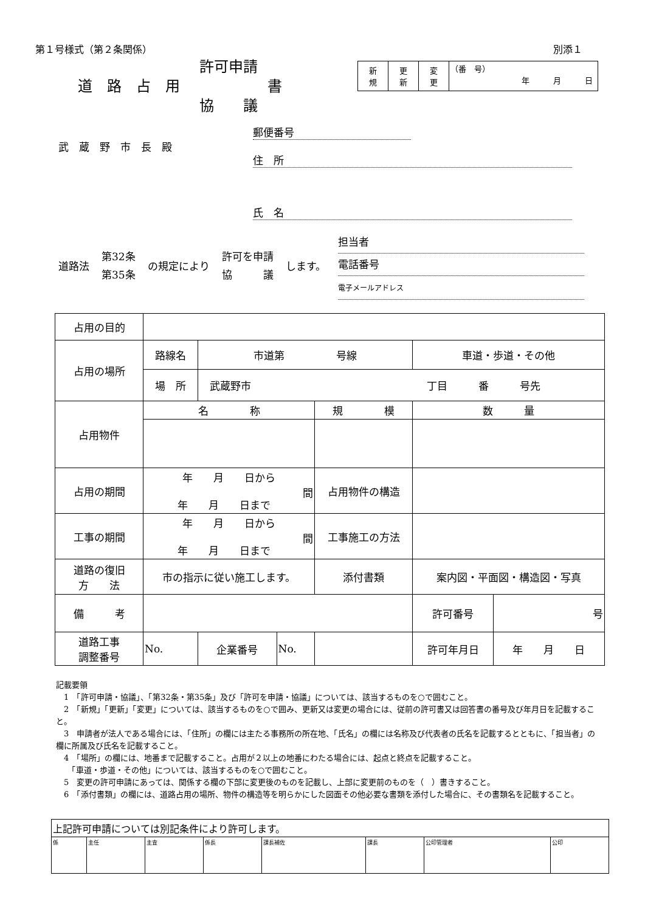第１号様式（第２条関係） 別添１
許可申請
道　路　占　用　　　　　　書
協　　議
| 新 規 | 更 新 | 変 更 | （番 号） 年 月 日 |
武　蔵　野　市　長　殿
郵便番号
住　所
氏　名
道路法 第32条
第35条 の規定により 許可を申請
協　　　議 します。 担当者
電話番号
電子メールアドレス
| 占用の目的 | | | | | | | |
| 占用の場所 | 路線名 | 市道第 号線 | | | | 車道・歩道・その他 | |
| | 場 所 | 武蔵野市 丁目 番 号先 | | | | | |
| 占用物件 | 名 称 | | | 規 模 | | 数 量 | |
| 占用の期間 | 年 月 日から 間 年 月 日まで | | | 占用物件の構造 | | | |
| 工事の期間 | 年 月 日から 間 年 月 日まで | | | 工事施工の方法 | | | |
| 道路の復旧 方 法 | 市の指示に従い施工します。 | | | 添付書類 | 案内図・平面図・構造図・写真 | | |
| 備 考 | | | | | 許可番号 | | 号 |
| 道路工事 調整番号 | No. | 企業番号 | No. | | | 許可年月日 | 年 月 日 |
記載要領
　1　「許可申請・協議」、「第32条・第35条」及び「許可を申請・協議」については、該当するものを○で囲むこと。
　2　「新規」「更新」「変更」については、該当するものを○で囲み、更新又は変更の場合には、従前の許可書又は回答書の番号及び年月日を記載すること。
　3　申請者が法人である場合には、「住所」の欄には主たる事務所の所在地、「氏名」の欄には名称及び代表者の氏名を記載するとともに、「担当者」の欄に所属及び氏名を記載すること。
　4　「場所」の欄には、地番まで記載すること。占用が２以上の地番にわたる場合には、起点と終点を記載すること。
　　「車道・歩道・その他」については、該当するものを○で囲むこと。
　5　変更の許可申請にあっては、関係する欄の下部に変更後のものを記載し、上部に変更前のものを（　）書きすること。
　6　「添付書類」の欄には、道路占用の場所、物件の構造等を明らかにした図面その他必要な書類を添付した場合に、その書類名を記載すること。
| 上記許可申請については別記条件により許可します。 | | | | | | | |
| 係 | 主任 | 主査 | 係長 | 課長補佐 | 課長 | 公印管理者 | 公印 |